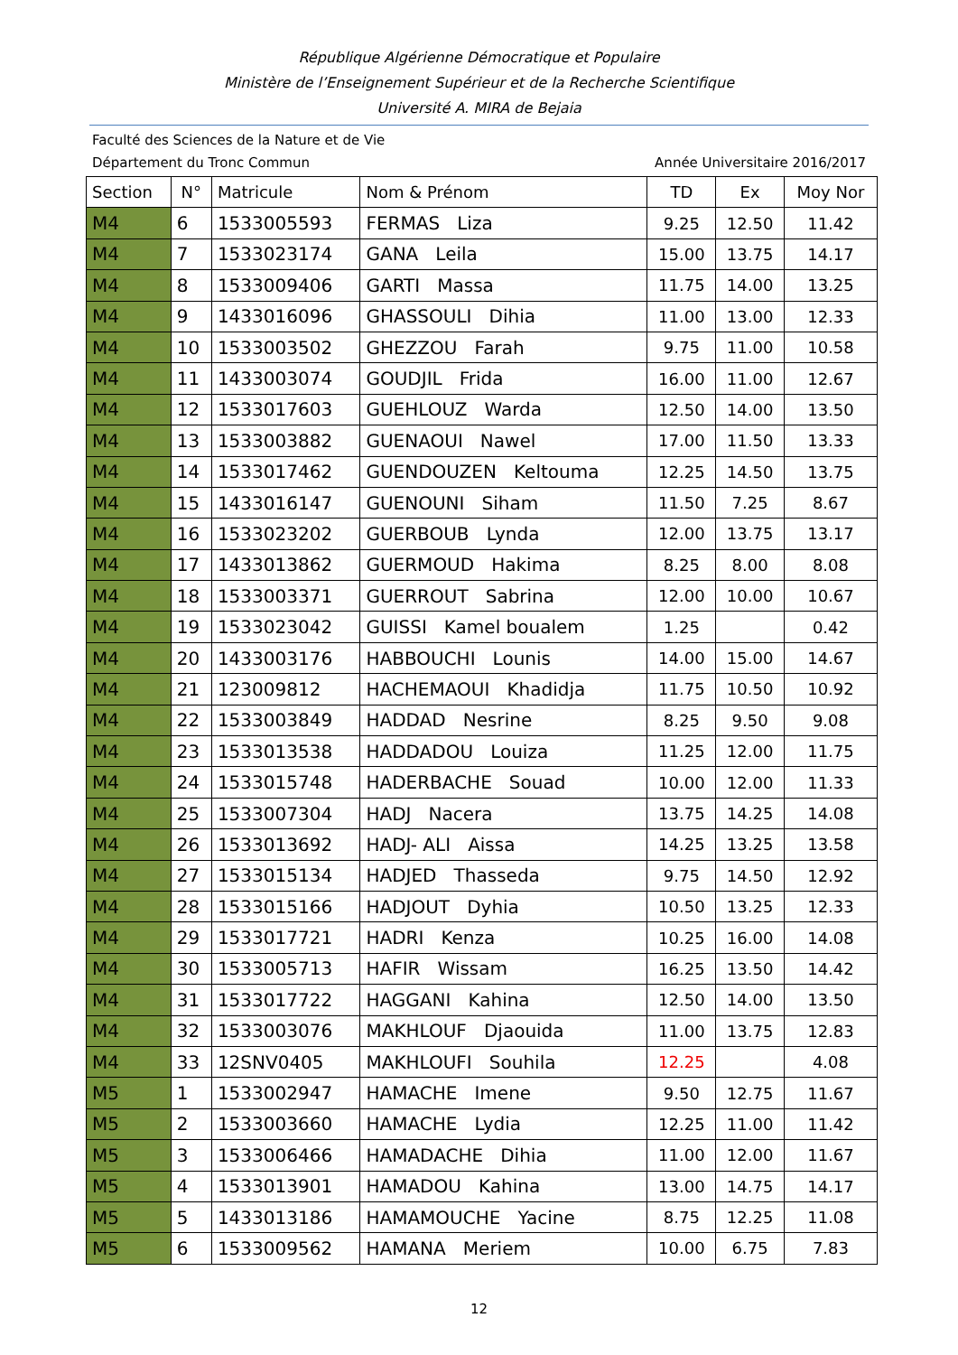République Algérienne Démocratique et Populaire
Ministère de l’Enseignement Supérieur et de la Recherche Scientifique
Université A. MIRA de Bejaia
Faculté des Sciences de la Nature et de Vie
Département du Tronc Commun Année Universitaire 2016/2017
| Section | N° | Matricule | Nom & Prénom | TD | Ex | Moy Nor |
| --- | --- | --- | --- | --- | --- | --- |
| M4 | 6 | 1533005593 | FERMAS Liza | 9.25 | 12.50 | 11.42 |
| M4 | 7 | 1533023174 | GANA Leila | 15.00 | 13.75 | 14.17 |
| M4 | 8 | 1533009406 | GARTI Massa | 11.75 | 14.00 | 13.25 |
| M4 | 9 | 1433016096 | GHASSOULI Dihia | 11.00 | 13.00 | 12.33 |
| M4 | 10 | 1533003502 | GHEZZOU Farah | 9.75 | 11.00 | 10.58 |
| M4 | 11 | 1433003074 | GOUDJIL Frida | 16.00 | 11.00 | 12.67 |
| M4 | 12 | 1533017603 | GUEHLOUZ Warda | 12.50 | 14.00 | 13.50 |
| M4 | 13 | 1533003882 | GUENAOUI Nawel | 17.00 | 11.50 | 13.33 |
| M4 | 14 | 1533017462 | GUENDOUZEN Keltouma | 12.25 | 14.50 | 13.75 |
| M4 | 15 | 1433016147 | GUENOUNI Siham | 11.50 | 7.25 | 8.67 |
| M4 | 16 | 1533023202 | GUERBOUB Lynda | 12.00 | 13.75 | 13.17 |
| M4 | 17 | 1433013862 | GUERMOUD Hakima | 8.25 | 8.00 | 8.08 |
| M4 | 18 | 1533003371 | GUERROUT Sabrina | 12.00 | 10.00 | 10.67 |
| M4 | 19 | 1533023042 | GUISSI Kamel boualem | 1.25 | | 0.42 |
| M4 | 20 | 1433003176 | HABBOUCHI Lounis | 14.00 | 15.00 | 14.67 |
| M4 | 21 | 123009812 | HACHEMAOUI Khadidja | 11.75 | 10.50 | 10.92 |
| M4 | 22 | 1533003849 | HADDAD Nesrine | 8.25 | 9.50 | 9.08 |
| M4 | 23 | 1533013538 | HADDADOU Louiza | 11.25 | 12.00 | 11.75 |
| M4 | 24 | 1533015748 | HADERBACHE Souad | 10.00 | 12.00 | 11.33 |
| M4 | 25 | 1533007304 | HADJ Nacera | 13.75 | 14.25 | 14.08 |
| M4 | 26 | 1533013692 | HADJ- ALI Aissa | 14.25 | 13.25 | 13.58 |
| M4 | 27 | 1533015134 | HADJED Thasseda | 9.75 | 14.50 | 12.92 |
| M4 | 28 | 1533015166 | HADJOUT Dyhia | 10.50 | 13.25 | 12.33 |
| M4 | 29 | 1533017721 | HADRI Kenza | 10.25 | 16.00 | 14.08 |
| M4 | 30 | 1533005713 | HAFIR Wissam | 16.25 | 13.50 | 14.42 |
| M4 | 31 | 1533017722 | HAGGANI Kahina | 12.50 | 14.00 | 13.50 |
| M4 | 32 | 1533003076 | MAKHLOUF Djaouida | 11.00 | 13.75 | 12.83 |
| M4 | 33 | 12SNV0405 | MAKHLOUFI Souhila | 12.25 | | 4.08 |
| M5 | 1 | 1533002947 | HAMACHE Imene | 9.50 | 12.75 | 11.67 |
| M5 | 2 | 1533003660 | HAMACHE Lydia | 12.25 | 11.00 | 11.42 |
| M5 | 3 | 1533006466 | HAMADACHE Dihia | 11.00 | 12.00 | 11.67 |
| M5 | 4 | 1533013901 | HAMADOU Kahina | 13.00 | 14.75 | 14.17 |
| M5 | 5 | 1433013186 | HAMAMOUCHE Yacine | 8.75 | 12.25 | 11.08 |
| M5 | 6 | 1533009562 | HAMANA Meriem | 10.00 | 6.75 | 7.83 |
12